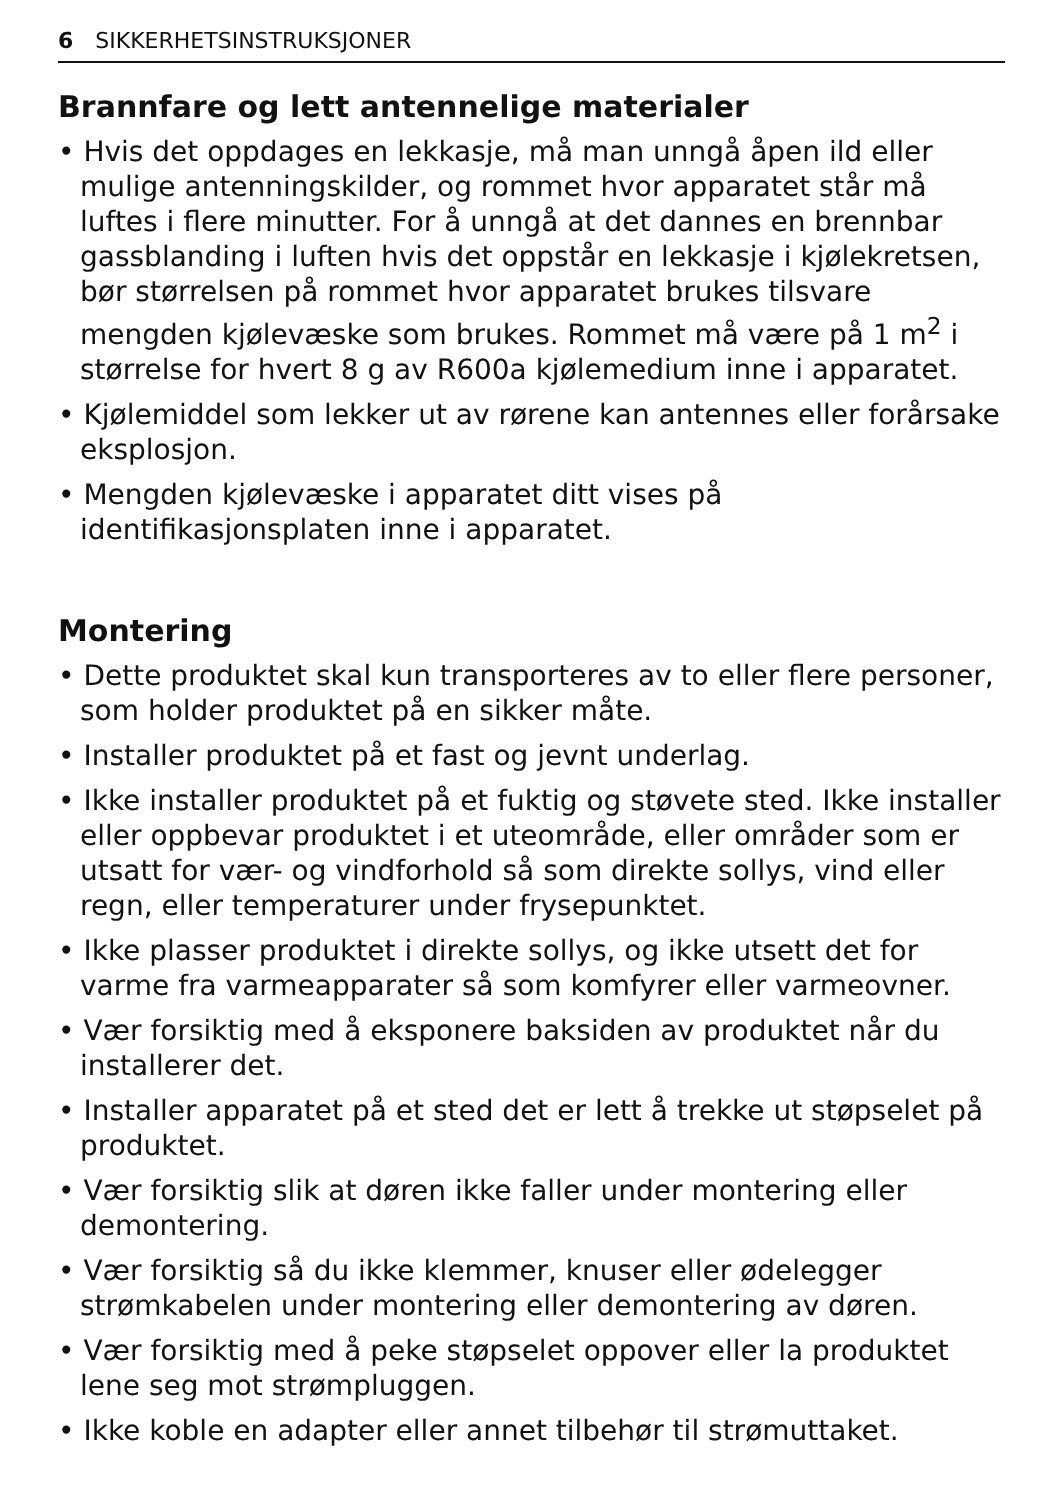6 SIKKERHETSINSTRUKSJONER
Brannfare og lett antennelige materialer
• Hvis det oppdages en lekkasje, må man unngå åpen ild eller mulige antenningskilder, og rommet hvor apparatet står må luftes i flere minutter. For å unngå at det dannes en brennbar gassblanding i luften hvis det oppstår en lekkasje i kjølekretsen, bør størrelsen på rommet hvor apparatet brukes tilsvare mengden kjølevæske som brukes. Rommet må være på 1 m<sup>2</sup> i størrelse for hvert 8 g av R600a kjølemedium inne i apparatet.
• Kjølemiddel som lekker ut av rørene kan antennes eller forårsake eksplosjon.
• Mengden kjølevæske i apparatet ditt vises på identifikasjonsplaten inne i apparatet.
Montering
• Dette produktet skal kun transporteres av to eller flere personer, som holder produktet på en sikker måte.
• Installer produktet på et fast og jevnt underlag.
• Ikke installer produktet på et fuktig og støvete sted. Ikke installer eller oppbevar produktet i et uteområde, eller områder som er utsatt for vær- og vindforhold så som direkte sollys, vind eller regn, eller temperaturer under frysepunktet.
• Ikke plasser produktet i direkte sollys, og ikke utsett det for varme fra varmeapparater så som komfyrer eller varmeovner.
• Vær forsiktig med å eksponere baksiden av produktet når du installerer det.
• Installer apparatet på et sted det er lett å trekke ut støpselet på produktet.
• Vær forsiktig slik at døren ikke faller under montering eller demontering.
• Vær forsiktig så du ikke klemmer, knuser eller ødelegger strømkabelen under montering eller demontering av døren.
• Vær forsiktig med å peke støpselet oppover eller la produktet lene seg mot strømpluggen.
• Ikke koble en adapter eller annet tilbehør til strømuttaket.